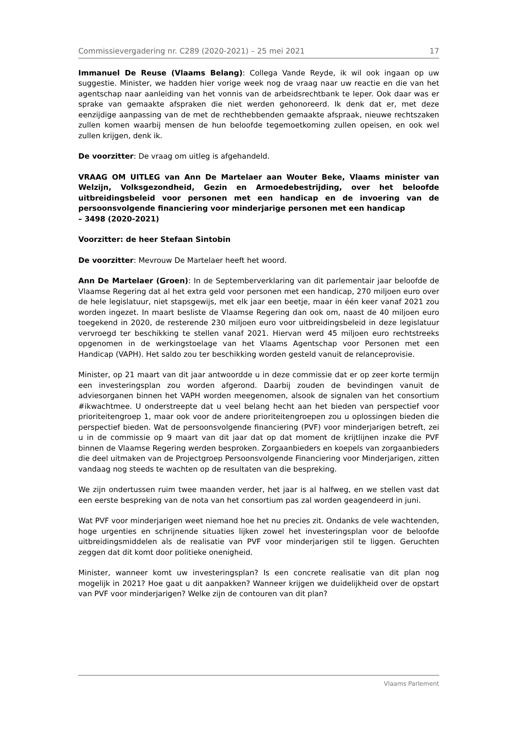Commissievergadering nr. C289 (2020-2021) – 25 mei 2021 17
Immanuel De Reuse (Vlaams Belang): Collega Vande Reyde, ik wil ook ingaan op uw suggestie. Minister, we hadden hier vorige week nog de vraag naar uw reactie en die van het agentschap naar aanleiding van het vonnis van de arbeidsrechtbank te Ieper. Ook daar was er sprake van gemaakte afspraken die niet werden gehonoreerd. Ik denk dat er, met deze eenzijdige aanpassing van de met de rechthebbenden gemaakte afspraak, nieuwe rechtszaken zullen komen waarbij mensen de hun beloofde tegemoetkoming zullen opeisen, en ook wel zullen krijgen, denk ik.
De voorzitter: De vraag om uitleg is afgehandeld.
VRAAG OM UITLEG van Ann De Martelaer aan Wouter Beke, Vlaams minister van Welzijn, Volksgezondheid, Gezin en Armoedebestrijding, over het beloofde uitbreidingsbeleid voor personen met een handicap en de invoering van de persoonsvolgende financiering voor minderjarige personen met een handicap
– 3498 (2020-2021)
Voorzitter: de heer Stefaan Sintobin
De voorzitter: Mevrouw De Martelaer heeft het woord.
Ann De Martelaer (Groen): In de Septemberverklaring van dit parlementair jaar beloofde de Vlaamse Regering dat al het extra geld voor personen met een handicap, 270 miljoen euro over de hele legislatuur, niet stapsgewijs, met elk jaar een beetje, maar in één keer vanaf 2021 zou worden ingezet. In maart besliste de Vlaamse Regering dan ook om, naast de 40 miljoen euro toegekend in 2020, de resterende 230 miljoen euro voor uitbreidingsbeleid in deze legislatuur vervroegd ter beschikking te stellen vanaf 2021. Hiervan werd 45 miljoen euro rechtstreeks opgenomen in de werkingstoelage van het Vlaams Agentschap voor Personen met een Handicap (VAPH). Het saldo zou ter beschikking worden gesteld vanuit de relanceprovisie.
Minister, op 21 maart van dit jaar antwoordde u in deze commissie dat er op zeer korte termijn een investeringsplan zou worden afgerond. Daarbij zouden de bevindingen vanuit de adviesorganen binnen het VAPH worden meegenomen, alsook de signalen van het consortium #ikwachtmee. U onderstreepte dat u veel belang hecht aan het bieden van perspectief voor prioriteitengroep 1, maar ook voor de andere prioriteitengroepen zou u oplossingen bieden die perspectief bieden. Wat de persoonsvolgende financiering (PVF) voor minderjarigen betreft, zei u in de commissie op 9 maart van dit jaar dat op dat moment de krijtlijnen inzake die PVF binnen de Vlaamse Regering werden besproken. Zorgaanbieders en koepels van zorgaanbieders die deel uitmaken van de Projectgroep Persoonsvolgende Financiering voor Minderjarigen, zitten vandaag nog steeds te wachten op de resultaten van die bespreking.
We zijn ondertussen ruim twee maanden verder, het jaar is al halfweg, en we stellen vast dat een eerste bespreking van de nota van het consortium pas zal worden geagendeerd in juni.
Wat PVF voor minderjarigen weet niemand hoe het nu precies zit. Ondanks de vele wachtenden, hoge urgenties en schrijnende situaties lijken zowel het investeringsplan voor de beloofde uitbreidingsmiddelen als de realisatie van PVF voor minderjarigen stil te liggen. Geruchten zeggen dat dit komt door politieke onenigheid.
Minister, wanneer komt uw investeringsplan? Is een concrete realisatie van dit plan nog mogelijk in 2021? Hoe gaat u dit aanpakken? Wanneer krijgen we duidelijkheid over de opstart van PVF voor minderjarigen? Welke zijn de contouren van dit plan?
Vlaams Parlement